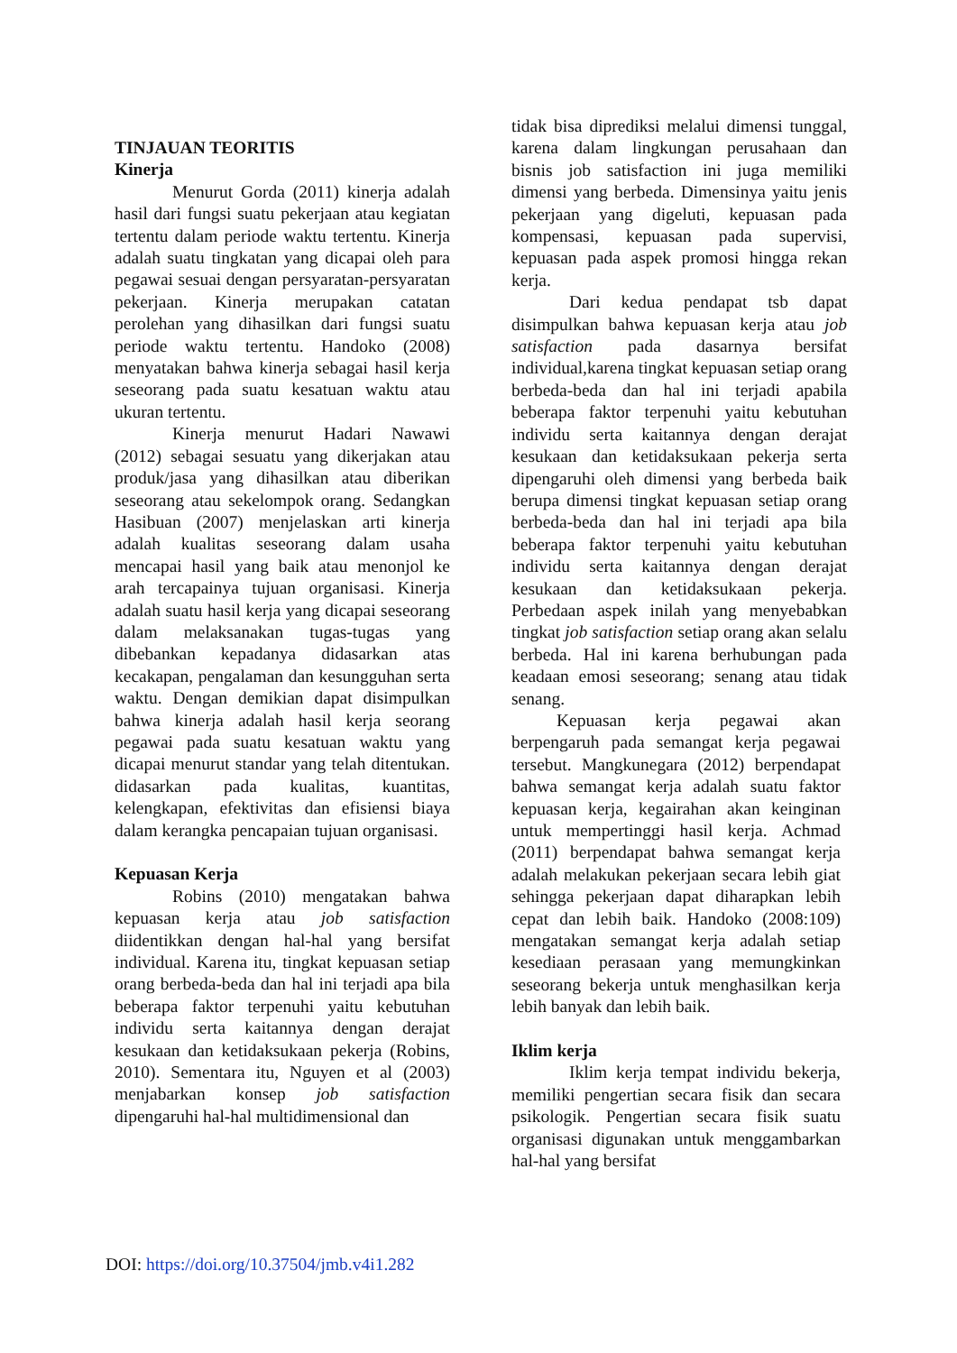TINJAUAN TEORITIS
Kinerja
Menurut Gorda (2011) kinerja adalah hasil dari fungsi suatu pekerjaan atau kegiatan tertentu dalam periode waktu tertentu. Kinerja adalah suatu tingkatan yang dicapai oleh para pegawai sesuai dengan persyaratan-persyaratan pekerjaan. Kinerja merupakan catatan perolehan yang dihasilkan dari fungsi suatu periode waktu tertentu. Handoko (2008) menyatakan bahwa kinerja sebagai hasil kerja seseorang pada suatu kesatuan waktu atau ukuran tertentu.
Kinerja menurut Hadari Nawawi (2012) sebagai sesuatu yang dikerjakan atau produk/jasa yang dihasilkan atau diberikan seseorang atau sekelompok orang. Sedangkan Hasibuan (2007) menjelaskan arti kinerja adalah kualitas seseorang dalam usaha mencapai hasil yang baik atau menonjol ke arah tercapainya tujuan organisasi. Kinerja adalah suatu hasil kerja yang dicapai seseorang dalam melaksanakan tugas-tugas yang dibebankan kepadanya didasarkan atas kecakapan, pengalaman dan kesungguhan serta waktu. Dengan demikian dapat disimpulkan bahwa kinerja adalah hasil kerja seorang pegawai pada suatu kesatuan waktu yang dicapai menurut standar yang telah ditentukan. didasarkan pada kualitas, kuantitas, kelengkapan, efektivitas dan efisiensi biaya dalam kerangka pencapaian tujuan organisasi.
Kepuasan Kerja
Robins (2010) mengatakan bahwa kepuasan kerja atau job satisfaction diidentikkan dengan hal-hal yang bersifat individual. Karena itu, tingkat kepuasan setiap orang berbeda-beda dan hal ini terjadi apa bila beberapa faktor terpenuhi yaitu kebutuhan individu serta kaitannya dengan derajat kesukaan dan ketidaksukaan pekerja (Robins, 2010). Sementara itu, Nguyen et al (2003) menjabarkan konsep job satisfaction dipengaruhi hal-hal multidimensional dan
tidak bisa diprediksi melalui dimensi tunggal, karena dalam lingkungan perusahaan dan bisnis job satisfaction ini juga memiliki dimensi yang berbeda. Dimensinya yaitu jenis pekerjaan yang digeluti, kepuasan pada kompensasi, kepuasan pada supervisi, kepuasan pada aspek promosi hingga rekan kerja.
Dari kedua pendapat tsb dapat disimpulkan bahwa kepuasan kerja atau job satisfaction pada dasarnya bersifat individual,karena tingkat kepuasan setiap orang berbeda-beda dan hal ini terjadi apabila beberapa faktor terpenuhi yaitu kebutuhan individu serta kaitannya dengan derajat kesukaan dan ketidaksukaan pekerja serta dipengaruhi oleh dimensi yang berbeda baik berupa dimensi tingkat kepuasan setiap orang berbeda-beda dan hal ini terjadi apa bila beberapa faktor terpenuhi yaitu kebutuhan individu serta kaitannya dengan derajat kesukaan dan ketidaksukaan pekerja. Perbedaan aspek inilah yang menyebabkan tingkat job satisfaction setiap orang akan selalu berbeda. Hal ini karena berhubungan pada keadaan emosi seseorang; senang atau tidak senang.
Kepuasan kerja pegawai akan berpengaruh pada semangat kerja pegawai tersebut. Mangkunegara (2012) berpendapat bahwa semangat kerja adalah suatu faktor kepuasan kerja, kegairahan akan keinginan untuk mempertinggi hasil kerja. Achmad (2011) berpendapat bahwa semangat kerja adalah melakukan pekerjaan secara lebih giat sehingga pekerjaan dapat diharapkan lebih cepat dan lebih baik. Handoko (2008:109) mengatakan semangat kerja adalah setiap kesediaan perasaan yang memungkinkan seseorang bekerja untuk menghasilkan kerja lebih banyak dan lebih baik.
Iklim kerja
Iklim kerja tempat individu bekerja, memiliki pengertian secara fisik dan secara psikologik. Pengertian secara fisik suatu organisasi digunakan untuk menggambarkan hal-hal yang bersifat
DOI: https://doi.org/10.37504/jmb.v4i1.282